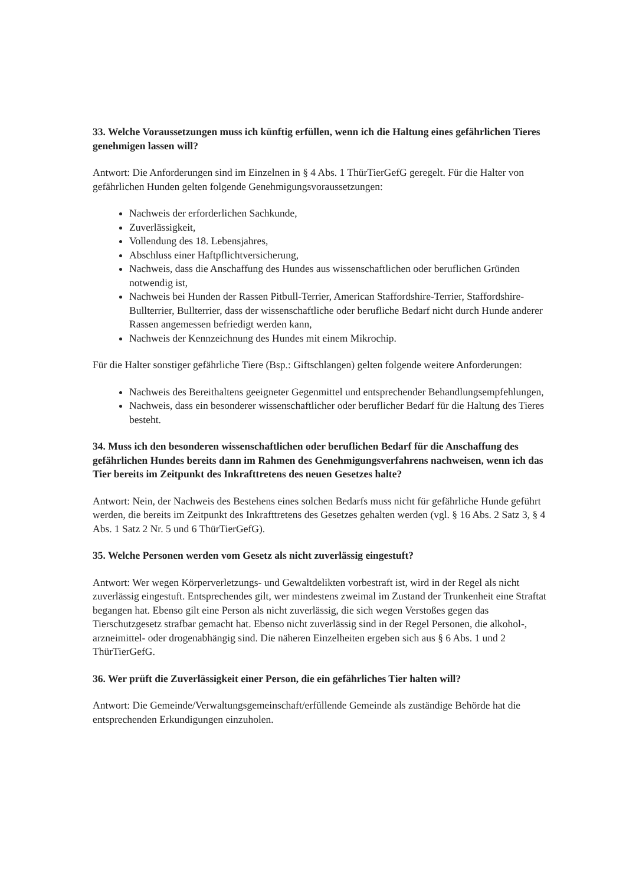33. Welche Voraussetzungen muss ich künftig erfüllen, wenn ich die Haltung eines gefährlichen Tieres genehmigen lassen will?
Antwort: Die Anforderungen sind im Einzelnen in § 4 Abs. 1 ThürTierGefG geregelt. Für die Halter von gefährlichen Hunden gelten folgende Genehmigungsvoraussetzungen:
Nachweis der erforderlichen Sachkunde,
Zuverlässigkeit,
Vollendung des 18. Lebensjahres,
Abschluss einer Haftpflichtversicherung,
Nachweis, dass die Anschaffung des Hundes aus wissenschaftlichen oder beruflichen Gründen notwendig ist,
Nachweis bei Hunden der Rassen Pitbull-Terrier, American Staffordshire-Terrier, Staffordshire-Bullterrier, Bullterrier, dass der wissenschaftliche oder berufliche Bedarf nicht durch Hunde anderer Rassen angemessen befriedigt werden kann,
Nachweis der Kennzeichnung des Hundes mit einem Mikrochip.
Für die Halter sonstiger gefährliche Tiere (Bsp.: Giftschlangen) gelten folgende weitere Anforderungen:
Nachweis des Bereithaltens geeigneter Gegenmittel und entsprechender Behandlungsempfehlungen,
Nachweis, dass ein besonderer wissenschaftlicher oder beruflicher Bedarf für die Haltung des Tieres besteht.
34. Muss ich den besonderen wissenschaftlichen oder beruflichen Bedarf für die Anschaffung des gefährlichen Hundes bereits dann im Rahmen des Genehmigungsverfahrens nachweisen, wenn ich das Tier bereits im Zeitpunkt des Inkrafttretens des neuen Gesetzes halte?
Antwort: Nein, der Nachweis des Bestehens eines solchen Bedarfs muss nicht für gefährliche Hunde geführt werden, die bereits im Zeitpunkt des Inkrafttretens des Gesetzes gehalten werden (vgl. § 16 Abs. 2 Satz 3, § 4 Abs. 1 Satz 2 Nr. 5 und 6 ThürTierGefG).
35. Welche Personen werden vom Gesetz als nicht zuverlässig eingestuft?
Antwort: Wer wegen Körperverletzungs- und Gewaltdelikten vorbestraft ist, wird in der Regel als nicht zuverlässig eingestuft. Entsprechendes gilt, wer mindestens zweimal im Zustand der Trunkenheit eine Straftat begangen hat. Ebenso gilt eine Person als nicht zuverlässig, die sich wegen Verstoßes gegen das Tierschutzgesetz strafbar gemacht hat. Ebenso nicht zuverlässig sind in der Regel Personen, die alkohol-, arzneimittel- oder drogenabhängig sind. Die näheren Einzelheiten ergeben sich aus § 6 Abs. 1 und 2 ThürTierGefG.
36. Wer prüft die Zuverlässigkeit einer Person, die ein gefährliches Tier halten will?
Antwort: Die Gemeinde/Verwaltungsgemeinschaft/erfüllende Gemeinde als zuständige Behörde hat die entsprechenden Erkundigungen einzuholen.